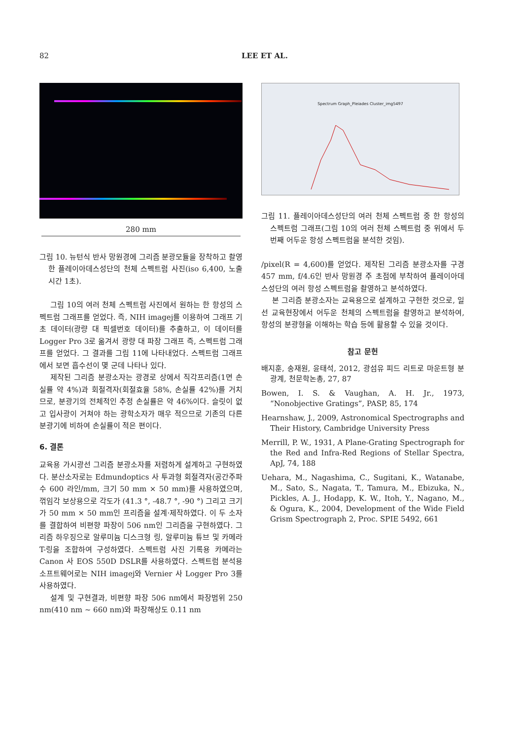82 LEE ET AL.
280 mm
그림 10. 뉴턴식 반사 망원경에 그리즘 분광모듈을 장착하고 촬영한 플레이아데스성단의 천체 스펙트럼 사진(iso 6,400, 노출시간 1초).
그림 10의 여러 천체 스펙트럼 사진에서 원하는 한 항성의 스펙트럼 그래프를 얻었다. 즉, NIH imagej를 이용하여 그래프 기초 데이터(광량 대 픽셀번호 데이터)를 추출하고, 이 데이터를 Logger Pro 3로 옮겨서 광량 대 파장 그래프 즉, 스펙트럼 그래프를 얻었다. 그 결과를 그림 11에 나타내었다. 스펙트럼 그래프에서 보면 흡수선이 몇 군데 나타나 있다.
제작된 그리즘 분광소자는 광경로 상에서 직각프리즘(1면 손실률 약 4%)과 회절격자(회절효율 58%, 손실률 42%)를 거치므로, 분광기의 전체적인 추정 손실률은 약 46%이다. 슬릿이 없고 입사광이 거쳐야 하는 광학소자가 매우 적으므로 기존의 다른 분광기에 비하여 손실률이 적은 편이다.
6. 결론
교육용 가시광선 그리즘 분광소자를 저렴하게 설계하고 구현하였다. 분산소자로는 Edmundoptics 사 투과형 회절격자(공간주파수 600 라인/mm, 크기 50 mm × 50 mm)를 사용하였으며, 꺾임각 보상용으로 각도가 (41.3 °, -48.7 °, -90 °) 그리고 크기가 50 mm × 50 mm인 프리즘을 설계·제작하였다. 이 두 소자를 결합하여 비편향 파장이 506 nm인 그리즘을 구현하였다. 그리즘 하우징으로 알루미늄 디스크형 링, 알루미늄 튜브 및 카메라 T-링을 조합하여 구성하였다. 스펙트럼 사진 기록용 카메라는 Canon 사 EOS 550D DSLR를 사용하였다. 스펙트럼 분석용 소프트웨어로는 NIH imagej와 Vernier 사 Logger Pro 3를 사용하였다.
설계 및 구현결과, 비편향 파장 506 nm에서 파장범위 250 nm(410 nm ~ 660 nm)와 파장해상도 0.11 nm
Spectrum Graph_Pleiades Cluster_img5497
그림 11. 플레이아데스성단의 여러 천체 스펙트럼 중 한 항성의 스펙트럼 그래프(그림 10의 여러 천체 스펙트럼 중 위에서 두 번째 어두운 항성 스펙트럼을 분석한 것임).
/pixel(R = 4,600)를 얻었다. 제작된 그리즘 분광소자를 구경 457 mm, f/4.6인 반사 망원경 주 초점에 부착하여 플레이아데스성단의 여러 항성 스펙트럼을 촬영하고 분석하였다.
본 그리즘 분광소자는 교육용으로 설계하고 구현한 것으로, 일선 교육현장에서 어두운 천체의 스펙트럼을 촬영하고 분석하여, 항성의 분광형을 이해하는 학습 등에 활용할 수 있을 것이다.
참고 문헌
배지훈, 송재원, 윤태석, 2012, 광섬유 피드 리트로 마운트형 분광계, 천문학논총, 27, 87
Bowen, I. S. & Vaughan, A. H. Jr., 1973, “Nonobjective Gratings”, PASP, 85, 174
Hearnshaw, J., 2009, Astronomical Spectrographs and Their History, Cambridge University Press
Merrill, P. W., 1931, A Plane-Grating Spectrograph for the Red and Infra-Red Regions of Stellar Spectra, ApJ, 74, 188
Uehara, M., Nagashima, C., Sugitani, K., Watanabe, M., Sato, S., Nagata, T., Tamura, M., Ebizuka, N., Pickles, A. J., Hodapp, K. W., Itoh, Y., Nagano, M., & Ogura, K., 2004, Development of the Wide Field Grism Spectrograph 2, Proc. SPIE 5492, 661